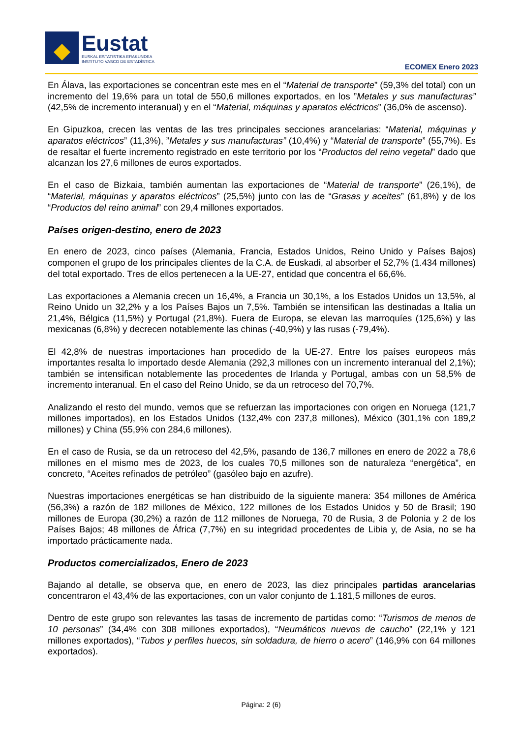Eustat
EUSKAL ESTATISTIKA ERAKUNDEA
INSTITUTO VASCO DE ESTADÍSTICA
ECOMEX Enero 2023
En Álava, las exportaciones se concentran este mes en el “Material de transporte” (59,3% del total) con un incremento del 19,6% para un total de 550,6 millones exportados, en los ”Metales y sus manufacturas” (42,5% de incremento interanual) y en el “Material, máquinas y aparatos eléctricos” (36,0% de ascenso).
En Gipuzkoa, crecen las ventas de las tres principales secciones arancelarias: “Material, máquinas y aparatos eléctricos” (11,3%), ”Metales y sus manufacturas” (10,4%) y “Material de transporte” (55,7%). Es de resaltar el fuerte incremento registrado en este territorio por los “Productos del reino vegetal” dado que alcanzan los 27,6 millones de euros exportados.
En el caso de Bizkaia, también aumentan las exportaciones de “Material de transporte” (26,1%), de “Material, máquinas y aparatos eléctricos” (25,5%) junto con las de “Grasas y aceites” (61,8%) y de los “Productos del reino animal” con 29,4 millones exportados.
Países origen-destino, enero de 2023
En enero de 2023, cinco países (Alemania, Francia, Estados Unidos, Reino Unido y Países Bajos) componen el grupo de los principales clientes de la C.A. de Euskadi, al absorber el 52,7% (1.434 millones) del total exportado. Tres de ellos pertenecen a la UE-27, entidad que concentra el 66,6%.
Las exportaciones a Alemania crecen un 16,4%, a Francia un 30,1%, a los Estados Unidos un 13,5%, al Reino Unido un 32,2% y a los Países Bajos un 7,5%. También se intensifican las destinadas a Italia un 21,4%, Bélgica (11,5%) y Portugal (21,8%). Fuera de Europa, se elevan las marroquíes (125,6%) y las mexicanas (6,8%) y decrecen notablemente las chinas (-40,9%) y las rusas (-79,4%).
El 42,8% de nuestras importaciones han procedido de la UE-27. Entre los países europeos más importantes resalta lo importado desde Alemania (292,3 millones con un incremento interanual del 2,1%); también se intensifican notablemente las procedentes de Irlanda y Portugal, ambas con un 58,5% de incremento interanual. En el caso del Reino Unido, se da un retroceso del 70,7%.
Analizando el resto del mundo, vemos que se refuerzan las importaciones con origen en Noruega (121,7 millones importados), en los Estados Unidos (132,4% con 237,8 millones), México (301,1% con 189,2 millones) y China (55,9% con 284,6 millones).
En el caso de Rusia, se da un retroceso del 42,5%, pasando de 136,7 millones en enero de 2022 a 78,6 millones en el mismo mes de 2023, de los cuales 70,5 millones son de naturaleza “energética”, en concreto, “Aceites refinados de petróleo” (gasóleo bajo en azufre).
Nuestras importaciones energéticas se han distribuido de la siguiente manera: 354 millones de América (56,3%) a razón de 182 millones de México, 122 millones de los Estados Unidos y 50 de Brasil; 190 millones de Europa (30,2%) a razón de 112 millones de Noruega, 70 de Rusia, 3 de Polonia y 2 de los Países Bajos; 48 millones de África (7,7%) en su integridad procedentes de Libia y, de Asia, no se ha importado prácticamente nada.
Productos comercializados, Enero de 2023
Bajando al detalle, se observa que, en enero de 2023, las diez principales partidas arancelarias concentraron el 43,4% de las exportaciones, con un valor conjunto de 1.181,5 millones de euros.
Dentro de este grupo son relevantes las tasas de incremento de partidas como: “Turismos de menos de 10 personas” (34,4% con 308 millones exportados), “Neumáticos nuevos de caucho” (22,1% y 121 millones exportados), “Tubos y perfiles huecos, sin soldadura, de hierro o acero” (146,9% con 64 millones exportados).
Página: 2 (6)